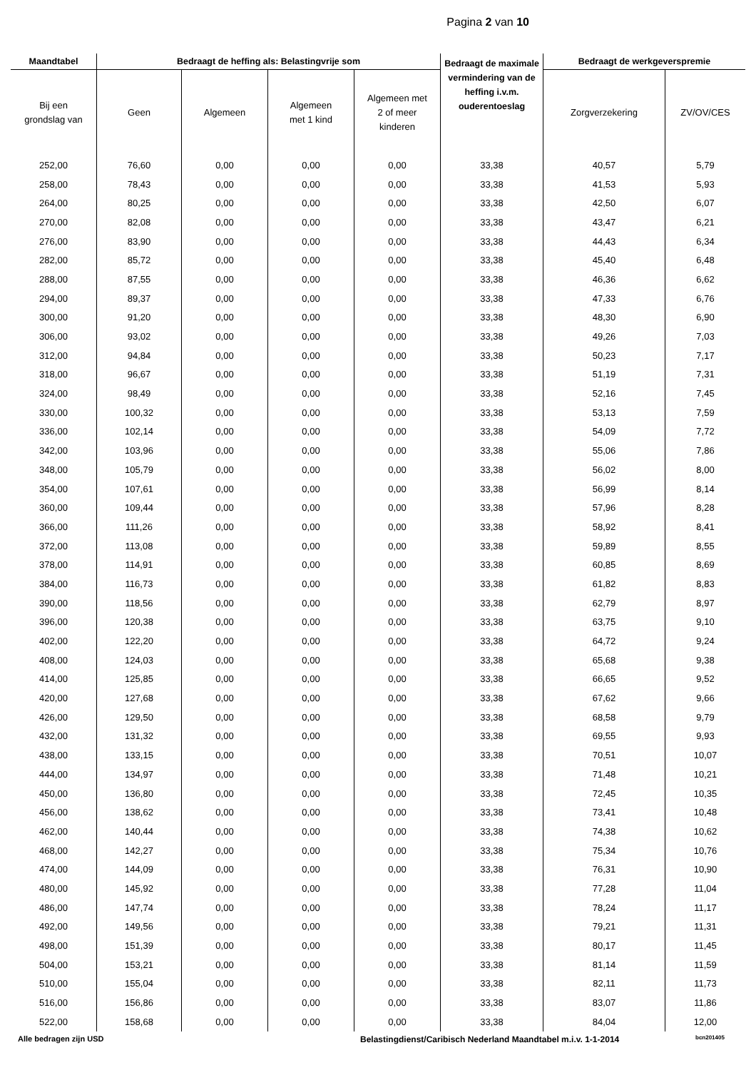Pagina 2 van 10
| Maandtabel | Bedraagt de heffing als: Belastingvrije som | | | | Bedraagt de maximale vermindering van de heffing i.v.m. ouderentoeslag | Bedraagt de werkgeverspremie | |
| --- | --- | --- | --- | --- | --- | --- | --- |
| Bij een grondslag van | Geen | Algemeen | Algemeen met 1 kind | Algemeen met 2 of meer kinderen | | Zorgverzekering | ZV/OV/CES |
| 252,00 | 76,60 | 0,00 | 0,00 | 0,00 | 33,38 | 40,57 | 5,79 |
| 258,00 | 78,43 | 0,00 | 0,00 | 0,00 | 33,38 | 41,53 | 5,93 |
| 264,00 | 80,25 | 0,00 | 0,00 | 0,00 | 33,38 | 42,50 | 6,07 |
| 270,00 | 82,08 | 0,00 | 0,00 | 0,00 | 33,38 | 43,47 | 6,21 |
| 276,00 | 83,90 | 0,00 | 0,00 | 0,00 | 33,38 | 44,43 | 6,34 |
| 282,00 | 85,72 | 0,00 | 0,00 | 0,00 | 33,38 | 45,40 | 6,48 |
| 288,00 | 87,55 | 0,00 | 0,00 | 0,00 | 33,38 | 46,36 | 6,62 |
| 294,00 | 89,37 | 0,00 | 0,00 | 0,00 | 33,38 | 47,33 | 6,76 |
| 300,00 | 91,20 | 0,00 | 0,00 | 0,00 | 33,38 | 48,30 | 6,90 |
| 306,00 | 93,02 | 0,00 | 0,00 | 0,00 | 33,38 | 49,26 | 7,03 |
| 312,00 | 94,84 | 0,00 | 0,00 | 0,00 | 33,38 | 50,23 | 7,17 |
| 318,00 | 96,67 | 0,00 | 0,00 | 0,00 | 33,38 | 51,19 | 7,31 |
| 324,00 | 98,49 | 0,00 | 0,00 | 0,00 | 33,38 | 52,16 | 7,45 |
| 330,00 | 100,32 | 0,00 | 0,00 | 0,00 | 33,38 | 53,13 | 7,59 |
| 336,00 | 102,14 | 0,00 | 0,00 | 0,00 | 33,38 | 54,09 | 7,72 |
| 342,00 | 103,96 | 0,00 | 0,00 | 0,00 | 33,38 | 55,06 | 7,86 |
| 348,00 | 105,79 | 0,00 | 0,00 | 0,00 | 33,38 | 56,02 | 8,00 |
| 354,00 | 107,61 | 0,00 | 0,00 | 0,00 | 33,38 | 56,99 | 8,14 |
| 360,00 | 109,44 | 0,00 | 0,00 | 0,00 | 33,38 | 57,96 | 8,28 |
| 366,00 | 111,26 | 0,00 | 0,00 | 0,00 | 33,38 | 58,92 | 8,41 |
| 372,00 | 113,08 | 0,00 | 0,00 | 0,00 | 33,38 | 59,89 | 8,55 |
| 378,00 | 114,91 | 0,00 | 0,00 | 0,00 | 33,38 | 60,85 | 8,69 |
| 384,00 | 116,73 | 0,00 | 0,00 | 0,00 | 33,38 | 61,82 | 8,83 |
| 390,00 | 118,56 | 0,00 | 0,00 | 0,00 | 33,38 | 62,79 | 8,97 |
| 396,00 | 120,38 | 0,00 | 0,00 | 0,00 | 33,38 | 63,75 | 9,10 |
| 402,00 | 122,20 | 0,00 | 0,00 | 0,00 | 33,38 | 64,72 | 9,24 |
| 408,00 | 124,03 | 0,00 | 0,00 | 0,00 | 33,38 | 65,68 | 9,38 |
| 414,00 | 125,85 | 0,00 | 0,00 | 0,00 | 33,38 | 66,65 | 9,52 |
| 420,00 | 127,68 | 0,00 | 0,00 | 0,00 | 33,38 | 67,62 | 9,66 |
| 426,00 | 129,50 | 0,00 | 0,00 | 0,00 | 33,38 | 68,58 | 9,79 |
| 432,00 | 131,32 | 0,00 | 0,00 | 0,00 | 33,38 | 69,55 | 9,93 |
| 438,00 | 133,15 | 0,00 | 0,00 | 0,00 | 33,38 | 70,51 | 10,07 |
| 444,00 | 134,97 | 0,00 | 0,00 | 0,00 | 33,38 | 71,48 | 10,21 |
| 450,00 | 136,80 | 0,00 | 0,00 | 0,00 | 33,38 | 72,45 | 10,35 |
| 456,00 | 138,62 | 0,00 | 0,00 | 0,00 | 33,38 | 73,41 | 10,48 |
| 462,00 | 140,44 | 0,00 | 0,00 | 0,00 | 33,38 | 74,38 | 10,62 |
| 468,00 | 142,27 | 0,00 | 0,00 | 0,00 | 33,38 | 75,34 | 10,76 |
| 474,00 | 144,09 | 0,00 | 0,00 | 0,00 | 33,38 | 76,31 | 10,90 |
| 480,00 | 145,92 | 0,00 | 0,00 | 0,00 | 33,38 | 77,28 | 11,04 |
| 486,00 | 147,74 | 0,00 | 0,00 | 0,00 | 33,38 | 78,24 | 11,17 |
| 492,00 | 149,56 | 0,00 | 0,00 | 0,00 | 33,38 | 79,21 | 11,31 |
| 498,00 | 151,39 | 0,00 | 0,00 | 0,00 | 33,38 | 80,17 | 11,45 |
| 504,00 | 153,21 | 0,00 | 0,00 | 0,00 | 33,38 | 81,14 | 11,59 |
| 510,00 | 155,04 | 0,00 | 0,00 | 0,00 | 33,38 | 82,11 | 11,73 |
| 516,00 | 156,86 | 0,00 | 0,00 | 0,00 | 33,38 | 83,07 | 11,86 |
| 522,00 | 158,68 | 0,00 | 0,00 | 0,00 | 33,38 | 84,04 | 12,00 |
Alle bedragen zijn USD Belastingdienst/Caribisch Nederland Maandtabel m.i.v. 1-1-2014 bcn201405